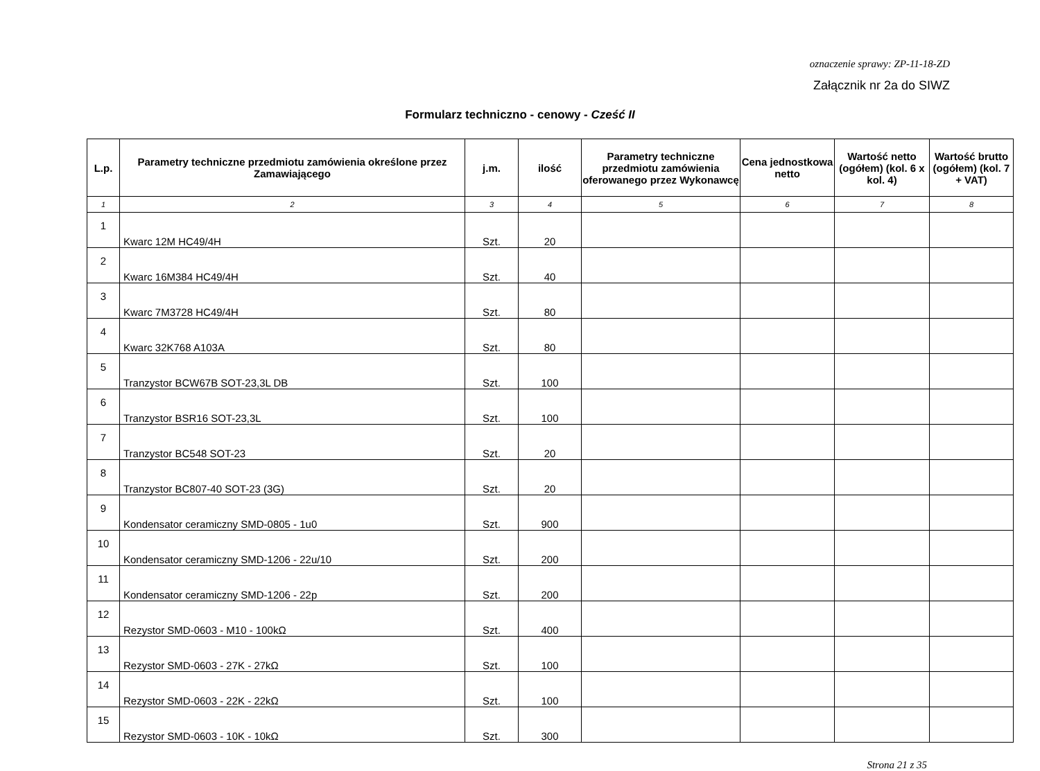oznaczenie sprawy: ZP-11-18-ZD
Załącznik nr 2a do SIWZ
Formularz techniczno - cenowy - Cześć II
| L.p. | Parametry techniczne przedmiotu zamówienia określone przez Zamawiającego | j.m. | ilość | Parametry techniczne przedmiotu zamówienia oferowanego przez Wykonawcę | Cena jednostkowa netto | Wartość netto (ogółem) (kol. 6 x kol. 4) | Wartość brutto (ogółem) (kol. 7 + VAT) |
| --- | --- | --- | --- | --- | --- | --- | --- |
| 1 | 2 | 3 | 4 | 5 | 6 | 7 | 8 |
| 1 | Kwarc 12M HC49/4H | Szt. | 20 | | | | |
| 2 | Kwarc 16M384 HC49/4H | Szt. | 40 | | | | |
| 3 | Kwarc 7M3728 HC49/4H | Szt. | 80 | | | | |
| 4 | Kwarc 32K768 A103A | Szt. | 80 | | | | |
| 5 | Tranzystor BCW67B SOT-23,3L DB | Szt. | 100 | | | | |
| 6 | Tranzystor BSR16 SOT-23,3L | Szt. | 100 | | | | |
| 7 | Tranzystor BC548 SOT-23 | Szt. | 20 | | | | |
| 8 | Tranzystor BC807-40 SOT-23 (3G) | Szt. | 20 | | | | |
| 9 | Kondensator ceramiczny SMD-0805 - 1u0 | Szt. | 900 | | | | |
| 10 | Kondensator ceramiczny SMD-1206 - 22u/10 | Szt. | 200 | | | | |
| 11 | Kondensator ceramiczny SMD-1206 - 22p | Szt. | 200 | | | | |
| 12 | Rezystor SMD-0603 - M10 - 100kΩ | Szt. | 400 | | | | |
| 13 | Rezystor SMD-0603 - 27K - 27kΩ | Szt. | 100 | | | | |
| 14 | Rezystor SMD-0603 - 22K - 22kΩ | Szt. | 100 | | | | |
| 15 | Rezystor SMD-0603 - 10K - 10kΩ | Szt. | 300 | | | | |
Strona 21 z 35